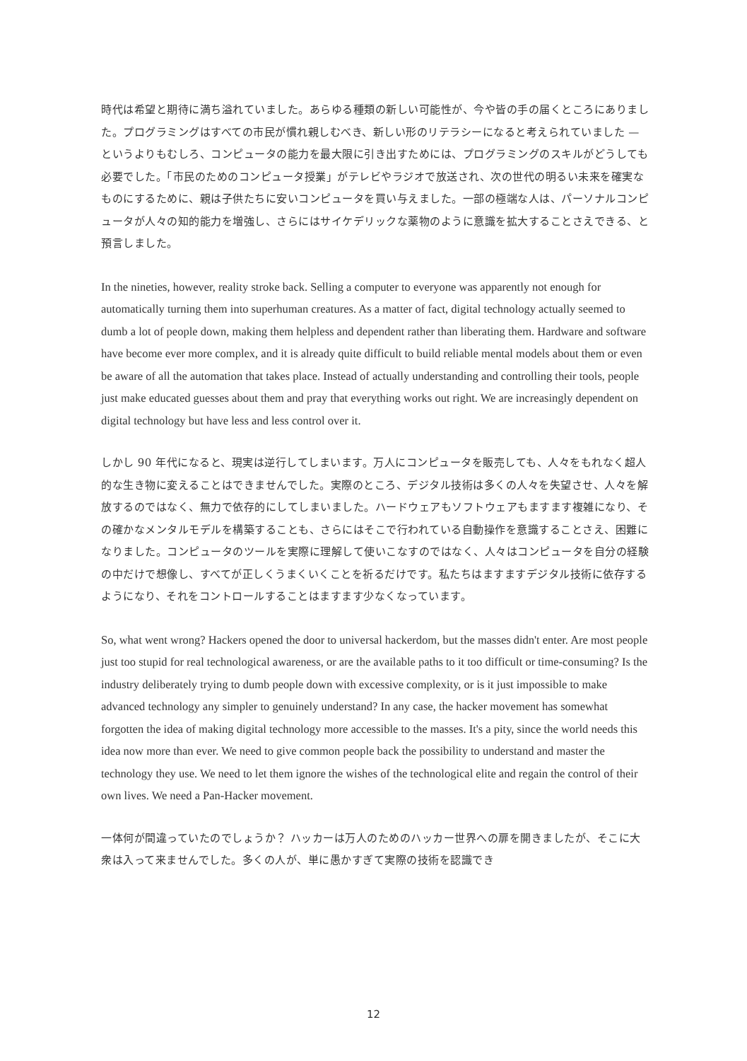時代は希望と期待に満ち溢れていました。あらゆる種類の新しい可能性が、今や皆の手の届くところにありました。プログラミングはすべての市民が慣れ親しむべき、新しい形のリテラシーになると考えられていました — というよりもむしろ、コンピュータの能力を最大限に引き出すためには、プログラミングのスキルがどうしても必要でした。「市民のためのコンピュータ授業」がテレビやラジオで放送され、次の世代の明るい未来を確実なものにするために、親は子供たちに安いコンピュータを買い与えました。一部の極端な人は、パーソナルコンピュータが人々の知的能力を増強し、さらにはサイケデリックな薬物のように意識を拡大することさえできる、と預言しました。
In the nineties, however, reality stroke back. Selling a computer to everyone was apparently not enough for automatically turning them into superhuman creatures. As a matter of fact, digital technology actually seemed to dumb a lot of people down, making them helpless and dependent rather than liberating them. Hardware and software have become ever more complex, and it is already quite difficult to build reliable mental models about them or even be aware of all the automation that takes place. Instead of actually understanding and controlling their tools, people just make educated guesses about them and pray that everything works out right. We are increasingly dependent on digital technology but have less and less control over it.
しかし 90 年代になると、現実は逆行してしまいます。万人にコンピュータを販売しても、人々をもれなく超人的な生き物に変えることはできませんでした。実際のところ、デジタル技術は多くの人々を失望させ、人々を解放するのではなく、無力で依存的にしてしまいました。ハードウェアもソフトウェアもますます複雑になり、その確かなメンタルモデルを構築することも、さらにはそこで行われている自動操作を意識することさえ、困難になりました。コンピュータのツールを実際に理解して使いこなすのではなく、人々はコンピュータを自分の経験の中だけで想像し、すべてが正しくうまくいくことを祈るだけです。私たちはますますデジタル技術に依存するようになり、それをコントロールすることはますます少なくなっています。
So, what went wrong? Hackers opened the door to universal hackerdom, but the masses didn't enter. Are most people just too stupid for real technological awareness, or are the available paths to it too difficult or time-consuming? Is the industry deliberately trying to dumb people down with excessive complexity, or is it just impossible to make advanced technology any simpler to genuinely understand? In any case, the hacker movement has somewhat forgotten the idea of making digital technology more accessible to the masses. It's a pity, since the world needs this idea now more than ever. We need to give common people back the possibility to understand and master the technology they use. We need to let them ignore the wishes of the technological elite and regain the control of their own lives. We need a Pan-Hacker movement.
一体何が間違っていたのでしょうか？ ハッカーは万人のためのハッカー世界への扉を開きましたが、そこに大衆は入って来ませんでした。多くの人が、単に愚かすぎて実際の技術を認識でき
12